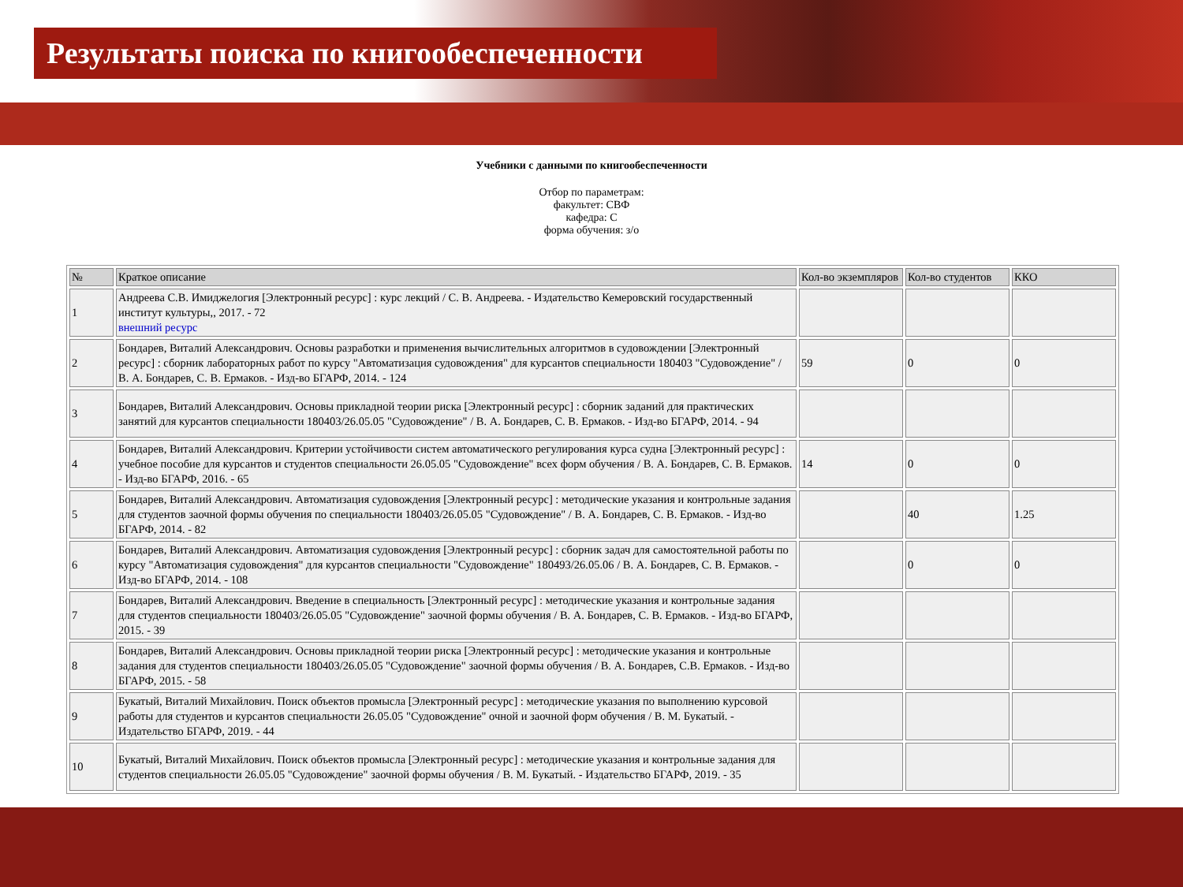Результаты поиска по книгообеспеченности
Учебники с данными по книгообеспеченности
Отбор по параметрам:
факультет: СВФ
кафедра: С
форма обучения: з/о
| № | Краткое описание | Кол-во экземпляров | Кол-во студентов | ККО |
| --- | --- | --- | --- | --- |
| 1 | Андреева С.В. Имиджелогия [Электронный ресурс] : курс лекций / С. В. Андреева. - Издательство Кемеровский государственный институт культуры,, 2017. - 72 внешний ресурс | | | |
| 2 | Бондарев, Виталий Александрович. Основы разработки и применения вычислительных алгоритмов в судовождении [Электронный ресурс] : сборник лабораторных работ по курсу "Автоматизация судовождения" для курсантов специальности 180403 "Судовождение" / В. А. Бондарев, С. В. Ермаков. - Изд-во БГАРФ, 2014. - 124 | 59 | 0 | 0 |
| 3 | Бондарев, Виталий Александрович. Основы прикладной теории риска [Электронный ресурс] : сборник заданий для практических занятий для курсантов специальности 180403/26.05.05 "Судовождение" / В. А. Бондарев, С. В. Ермаков. - Изд-во БГАРФ, 2014. - 94 | | | |
| 4 | Бондарев, Виталий Александрович. Критерии устойчивости систем автоматического регулирования курса судна [Электронный ресурс] : учебное пособие для курсантов и студентов специальности 26.05.05 "Судовождение" всех форм обучения / В. А. Бондарев, С. В. Ермаков. - Изд-во БГАРФ, 2016. - 65 | 14 | 0 | 0 |
| 5 | Бондарев, Виталий Александрович. Автоматизация судовождения [Электронный ресурс] : методические указания и контрольные задания для студентов заочной формы обучения по специальности 180403/26.05.05 "Судовождение" / В. А. Бондарев, С. В. Ермаков. - Изд-во БГАРФ, 2014. - 82 | | 40 | 1.25 |
| 6 | Бондарев, Виталий Александрович. Автоматизация судовождения [Электронный ресурс] : сборник задач для самостоятельной работы по курсу "Автоматизация судовождения" для курсантов специальности "Судовождение" 180493/26.05.06 / В. А. Бондарев, С. В. Ермаков. - Изд-во БГАРФ, 2014. - 108 | | 0 | 0 |
| 7 | Бондарев, Виталий Александрович. Введение в специальность [Электронный ресурс] : методические указания и контрольные задания для студентов специальности 180403/26.05.05 "Судовождение" заочной формы обучения / В. А. Бондарев, С. В. Ермаков. - Изд-во БГАРФ, 2015. - 39 | | | |
| 8 | Бондарев, Виталий Александрович. Основы прикладной теории риска [Электронный ресурс] : методические указания и контрольные задания для студентов специальности 180403/26.05.05 "Судовождение" заочной формы обучения / В. А. Бондарев, С.В. Ермаков. - Изд-во БГАРФ, 2015. - 58 | | | |
| 9 | Букатый, Виталий Михайлович. Поиск объектов промысла [Электронный ресурс] : методические указания по выполнению курсовой работы для студентов и курсантов специальности 26.05.05 "Судовождение" очной и заочной форм обучения / В. М. Букатый. - Издательство БГАРФ, 2019. - 44 | | | |
| 10 | Букатый, Виталий Михайлович. Поиск объектов промысла [Электронный ресурс] : методические указания и контрольные задания для студентов специальности 26.05.05 "Судовождение" заочной формы обучения / В. М. Букатый. - Издательство БГАРФ, 2019. - 35 | | | |